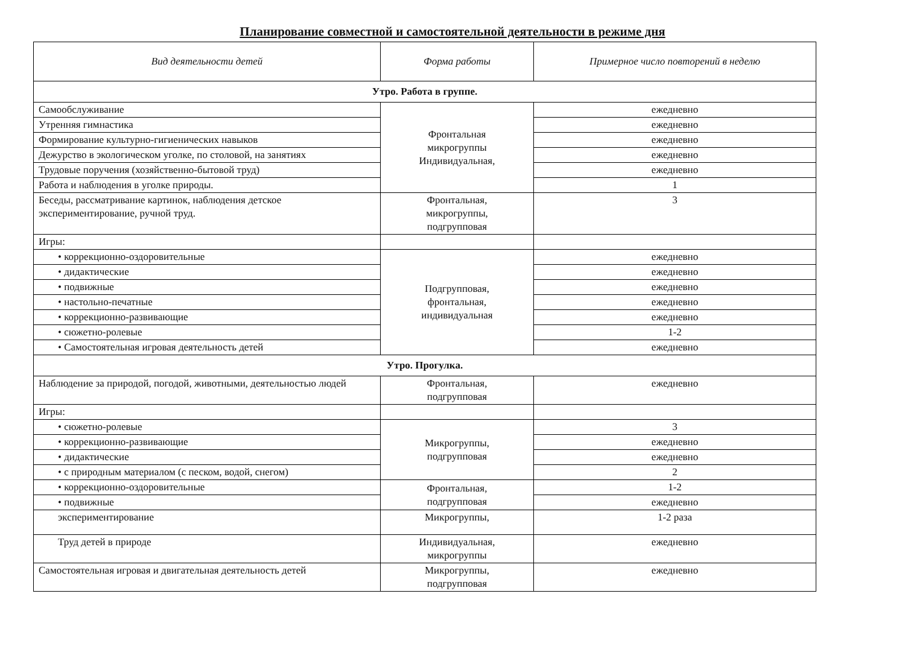Планирование совместной и самостоятельной деятельности в режиме дня
| Вид деятельности детей | Форма работы | Примерное число повторений в неделю |
| --- | --- | --- |
| Утро. Работа в группе. | | |
| Самообслуживание | Фронтальная микрогруппы Индивидуальная, | ежедневно |
| Утренняя гимнастика | | ежедневно |
| Формирование культурно-гигиенических навыков | | ежедневно |
| Дежурство в экологическом уголке, по столовой, на занятиях | | ежедневно |
| Трудовые поручения (хозяйственно-бытовой труд) | | ежедневно |
| Работа и наблюдения в уголке природы. | | 1 |
| Беседы, рассматривание картинок, наблюдения детское экспериментирование, ручной труд. | Фронтальная, микрогруппы, подгрупповая | 3 |
| Игры: | | |
| • коррекционно-оздоровительные | Подгрупповая, фронтальная, индивидуальная | ежедневно |
| • дидактические | | ежедневно |
| • подвижные | | ежедневно |
| • настольно-печатные | | ежедневно |
| • коррекционно-развивающие | | ежедневно |
| • сюжетно-ролевые | | 1-2 |
| • Самостоятельная игровая деятельность детей | | ежедневно |
| Утро. Прогулка. | | |
| Наблюдение за природой, погодой, животными, деятельностью людей | Фронтальная, подгрупповая | ежедневно |
| Игры: | | |
| • сюжетно-ролевые | Микрогруппы, подгрупповая | 3 |
| • коррекционно-развивающие | | ежедневно |
| • дидактические | | ежедневно |
| • с природным материалом (с песком, водой, снегом) | | 2 |
| • коррекционно-оздоровительные | Фронтальная, подгрупповая | 1-2 |
| • подвижные | | ежедневно |
| экспериментирование | Микрогруппы, | 1-2 раза |
| Труд детей в природе | Индивидуальная, микрогруппы | ежедневно |
| Самостоятельная игровая и двигательная деятельность детей | Микрогруппы, подгрупповая | ежедневно |